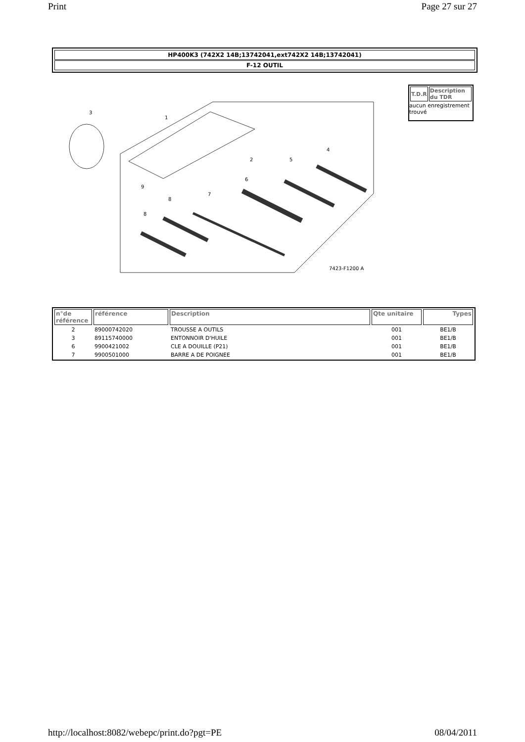Print Page 27 sur 27
HP400K3 (742X2 14B;13742041,ext742X2 14B;13742041)
F-12 OUTIL
3
1
2
5
4
6
7
8
8
9
7423-F1200 A
| T.D.R | Description du TDR |
| --- | --- |
aucun enregistrement trouvé
| n°de référence | référence | Description | Qte unitaire | Types |
| --- | --- | --- | --- | --- |
| 2 | 89000742020 | TROUSSE A OUTILS | 001 | BE1/B |
| 3 | 89115740000 | ENTONNOIR D'HUILE | 001 | BE1/B |
| 6 | 9900421002 | CLE A DOUILLE (P21) | 001 | BE1/B |
| 7 | 9900501000 | BARRE A DE POIGNEE | 001 | BE1/B |
http://localhost:8082/webepc/print.do?pgt=PE 08/04/2011